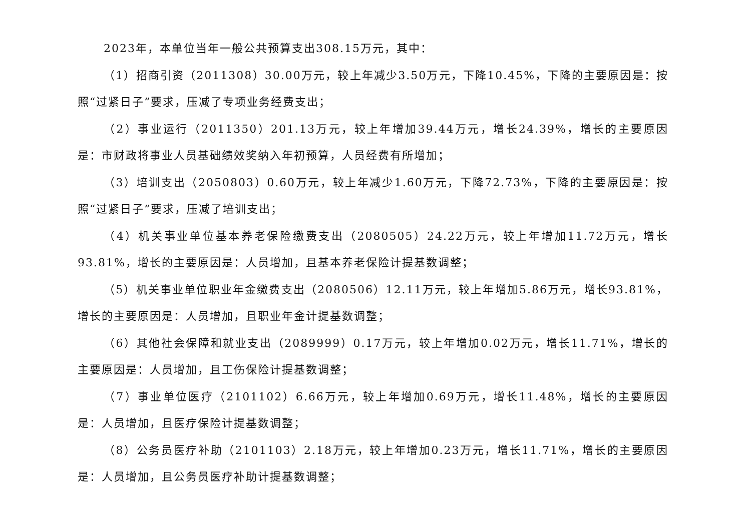2023年，本单位当年一般公共预算支出308.15万元，其中：
（1）招商引资（2011308）30.00万元，较上年减少3.50万元，下降10.45%，下降的主要原因是：按照“过紧日子”要求，压减了专项业务经费支出；
（2）事业运行（2011350）201.13万元，较上年增加39.44万元，增长24.39%，增长的主要原因是：市财政将事业人员基础绩效奖纳入年初预算，人员经费有所增加；
（3）培训支出（2050803）0.60万元，较上年减少1.60万元，下降72.73%，下降的主要原因是：按照“过紧日子”要求，压减了培训支出；
（4）机关事业单位基本养老保险缴费支出（2080505）24.22万元，较上年增加11.72万元，增长93.81%，增长的主要原因是：人员增加，且基本养老保险计提基数调整；
（5）机关事业单位职业年金缴费支出（2080506）12.11万元，较上年增加5.86万元，增长93.81%，增长的主要原因是：人员增加，且职业年金计提基数调整；
（6）其他社会保障和就业支出（2089999）0.17万元，较上年增加0.02万元，增长11.71%，增长的主要原因是：人员增加，且工伤保险计提基数调整；
（7）事业单位医疗（2101102）6.66万元，较上年增加0.69万元，增长11.48%，增长的主要原因是：人员增加，且医疗保险计提基数调整；
（8）公务员医疗补助（2101103）2.18万元，较上年增加0.23万元，增长11.71%，增长的主要原因是：人员增加，且公务员医疗补助计提基数调整；